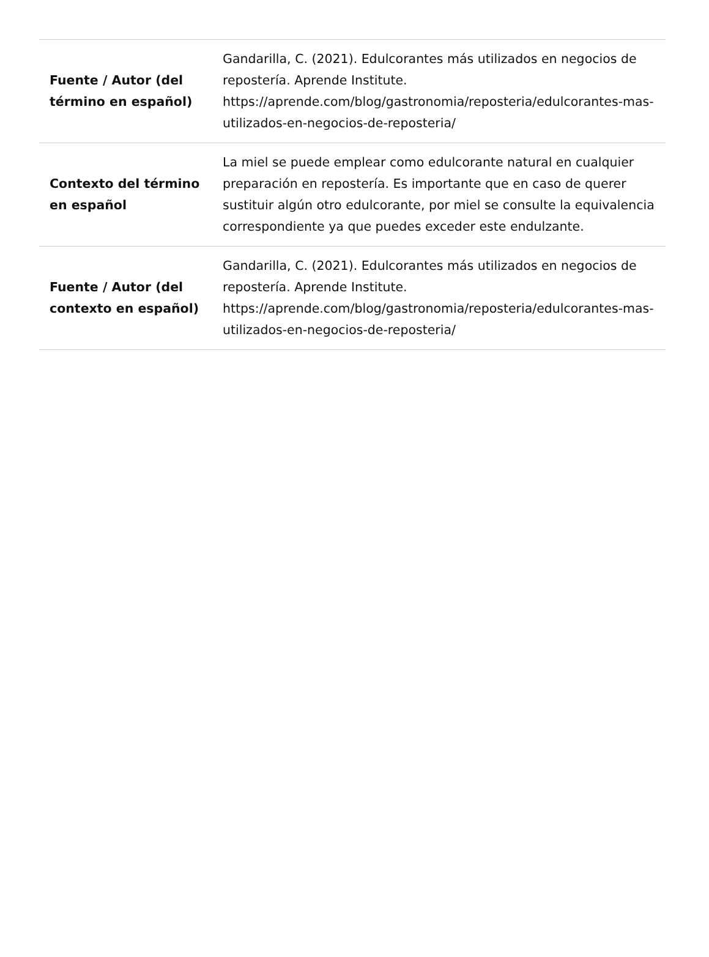| Fuente / Autor (del término en español) | Gandarilla, C. (2021). Edulcorantes más utilizados en negocios de repostería. Aprende Institute. https://aprende.com/blog/gastronomia/reposteria/edulcorantes-mas-utilizados-en-negocios-de-reposteria/ |
| Contexto del término en español | La miel se puede emplear como edulcorante natural en cualquier preparación en repostería. Es importante que en caso de querer sustituir algún otro edulcorante, por miel se consulte la equivalencia correspondiente ya que puedes exceder este endulzante. |
| Fuente / Autor (del contexto en español) | Gandarilla, C. (2021). Edulcorantes más utilizados en negocios de repostería. Aprende Institute. https://aprende.com/blog/gastronomia/reposteria/edulcorantes-mas-utilizados-en-negocios-de-reposteria/ |